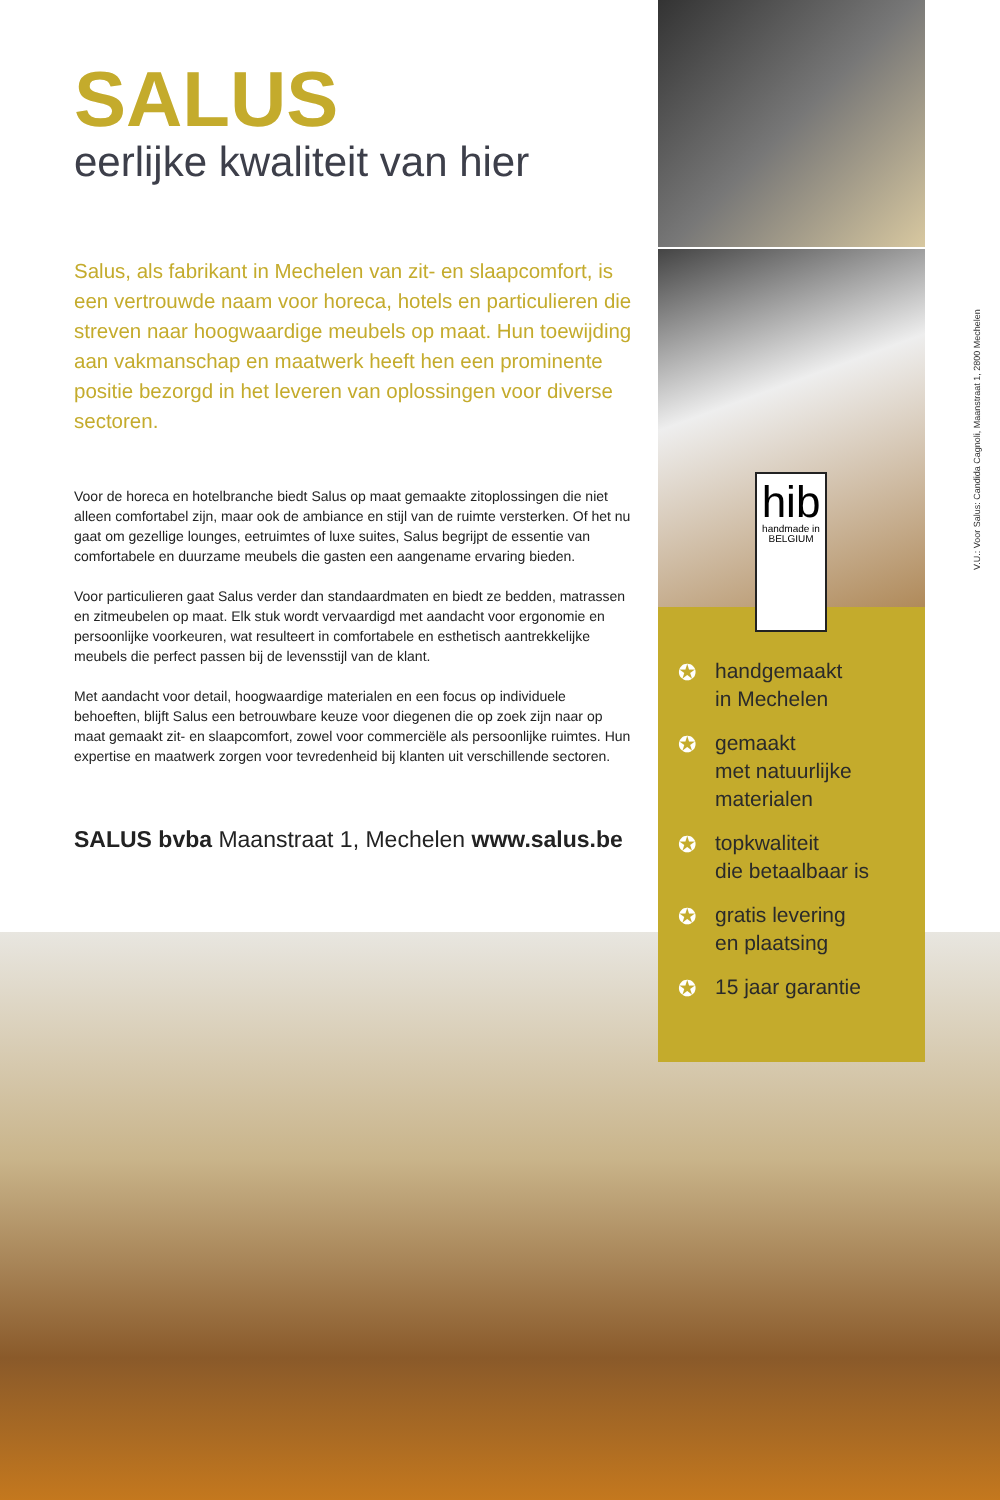SALUS
eerlijke kwaliteit van hier
Salus, als fabrikant in Mechelen van zit- en slaapcomfort, is een vertrouwde naam voor horeca, hotels en particulieren die streven naar hoogwaardige meubels op maat. Hun toewijding aan vakmanschap en maatwerk heeft hen een prominente positie bezorgd in het leveren van oplossingen voor diverse sectoren.
Voor de horeca en hotelbranche biedt Salus op maat gemaakte zitoplossingen die niet alleen comfortabel zijn, maar ook de ambiance en stijl van de ruimte versterken. Of het nu gaat om gezellige lounges, eetruimtes of luxe suites, Salus begrijpt de essentie van comfortabele en duurzame meubels die gasten een aangename ervaring bieden.
Voor particulieren gaat Salus verder dan standaardmaten en biedt ze bedden, matrassen en zitmeubelen op maat. Elk stuk wordt vervaardigd met aandacht voor ergonomie en persoonlijke voorkeuren, wat resulteert in comfortabele en esthetisch aantrekkelijke meubels die perfect passen bij de levensstijl van de klant.
Met aandacht voor detail, hoogwaardige materialen en een focus op individuele behoeften, blijft Salus een betrouwbare keuze voor diegenen die op zoek zijn naar op maat gemaakt zit- en slaapcomfort, zowel voor commerciële als persoonlijke ruimtes. Hun expertise en maatwerk zorgen voor tevredenheid bij klanten uit verschillende sectoren.
SALUS bvba Maanstraat 1, Mechelen www.salus.be
✪ handgemaakt
in Mechelen
✪ gemaakt
met natuurlijke
materialen
✪ topkwaliteit
die betaalbaar is
✪ gratis levering
en plaatsing
✪ 15 jaar garantie
hib
handmade in
BELGIUM
V.U.: Voor Salus: Candida Cagnoli, Maanstraat 1, 2800 Mechelen